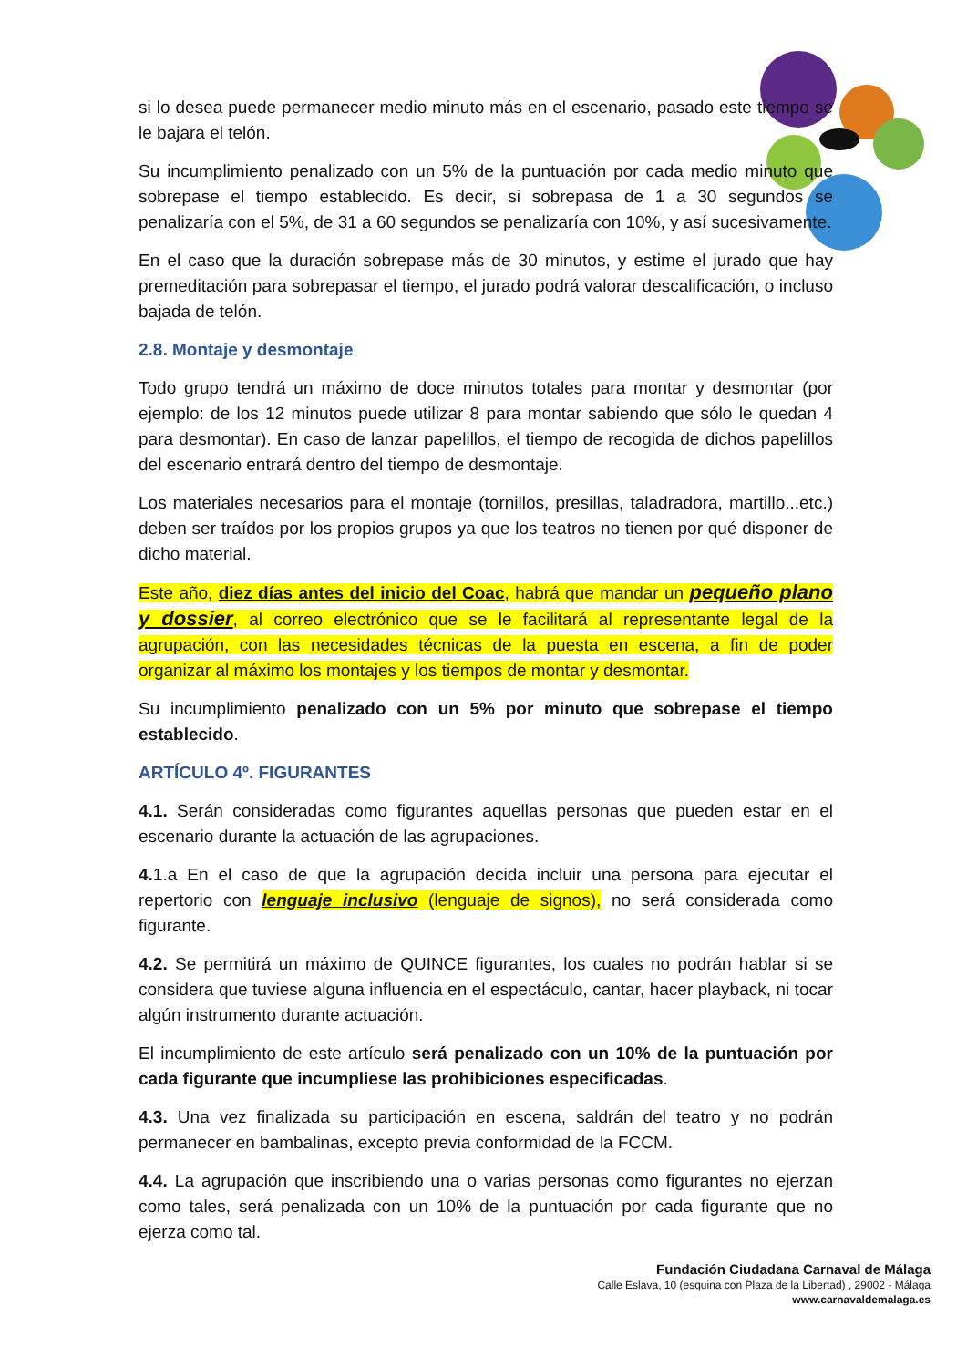si lo desea puede permanecer medio minuto más en el escenario, pasado este tiempo se le bajara el telón.
Su incumplimiento penalizado con un 5% de la puntuación por cada medio minuto que sobrepase el tiempo establecido. Es decir, si sobrepasa de 1 a 30 segundos se penalizaría con el 5%, de 31 a 60 segundos se penalizaría con 10%, y así sucesivamente.
En el caso que la duración sobrepase más de 30 minutos, y estime el jurado que hay premeditación para sobrepasar el tiempo, el jurado podrá valorar descalificación, o incluso bajada de telón.
2.8. Montaje y desmontaje
Todo grupo tendrá un máximo de doce minutos totales para montar y desmontar (por ejemplo: de los 12 minutos puede utilizar 8 para montar sabiendo que sólo le quedan 4 para desmontar). En caso de lanzar papelillos, el tiempo de recogida de dichos papelillos del escenario entrará dentro del tiempo de desmontaje.
Los materiales necesarios para el montaje (tornillos, presillas, taladradora, martillo...etc.) deben ser traídos por los propios grupos ya que los teatros no tienen por qué disponer de dicho material.
Este año, diez días antes del inicio del Coac, habrá que mandar un pequeño plano y dossier, al correo electrónico que se le facilitará al representante legal de la agrupación, con las necesidades técnicas de la puesta en escena, a fin de poder organizar al máximo los montajes y los tiempos de montar y desmontar.
Su incumplimiento penalizado con un 5% por minuto que sobrepase el tiempo establecido.
ARTÍCULO 4º. FIGURANTES
4.1. Serán consideradas como figurantes aquellas personas que pueden estar en el escenario durante la actuación de las agrupaciones.
4. 1.a En el caso de que la agrupación decida incluir una persona para ejecutar el repertorio con lenguaje inclusivo (lenguaje de signos), no será considerada como figurante.
4.2. Se permitirá un máximo de QUINCE figurantes, los cuales no podrán hablar si se considera que tuviese alguna influencia en el espectáculo, cantar, hacer playback, ni tocar algún instrumento durante actuación.
El incumplimiento de este artículo será penalizado con un 10% de la puntuación por cada figurante que incumpliese las prohibiciones especificadas.
4.3. Una vez finalizada su participación en escena, saldrán del teatro y no podrán permanecer en bambalinas, excepto previa conformidad de la FCCM.
4.4. La agrupación que inscribiendo una o varias personas como figurantes no ejerzan como tales, será penalizada con un 10% de la puntuación por cada figurante que no ejerza como tal.
Fundación Ciudadana Carnaval de Málaga
Calle Eslava, 10 (esquina con Plaza de la Libertad) , 29002 - Málaga
www.carnavaldemalaga.es